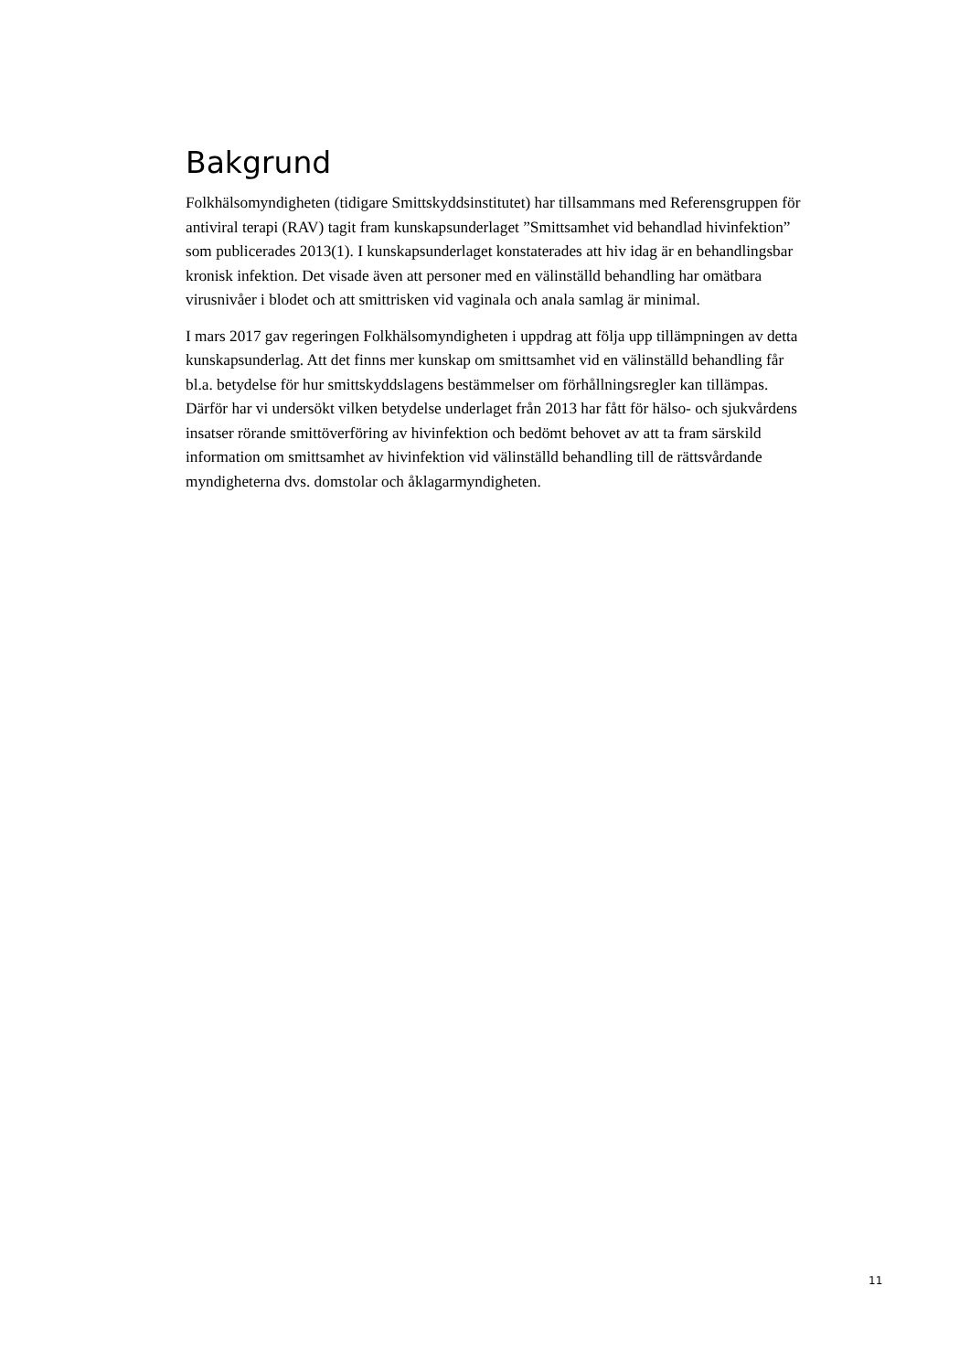Bakgrund
Folkhälsomyndigheten (tidigare Smittskyddsinstitutet) har tillsammans med Referensgruppen för antiviral terapi (RAV) tagit fram kunskapsunderlaget ”Smittsamhet vid behandlad hivinfektion” som publicerades 2013(1). I kunskapsunderlaget konstaterades att hiv idag är en behandlingsbar kronisk infektion. Det visade även att personer med en välinställd behandling har omätbara virusnivåer i blodet och att smittrisken vid vaginala och anala samlag är minimal.
I mars 2017 gav regeringen Folkhälsomyndigheten i uppdrag att följa upp tillämpningen av detta kunskapsunderlag. Att det finns mer kunskap om smittsamhet vid en välinställd behandling får bl.a. betydelse för hur smittskyddslagens bestämmelser om förhållningsregler kan tillämpas. Därför har vi undersökt vilken betydelse underlaget från 2013 har fått för hälso- och sjukvårdens insatser rörande smittöverföring av hivinfektion och bedömt behovet av att ta fram särskild information om smittsamhet av hivinfektion vid välinställd behandling till de rättsvårdande myndigheterna dvs. domstolar och åklagarmyndigheten.
11